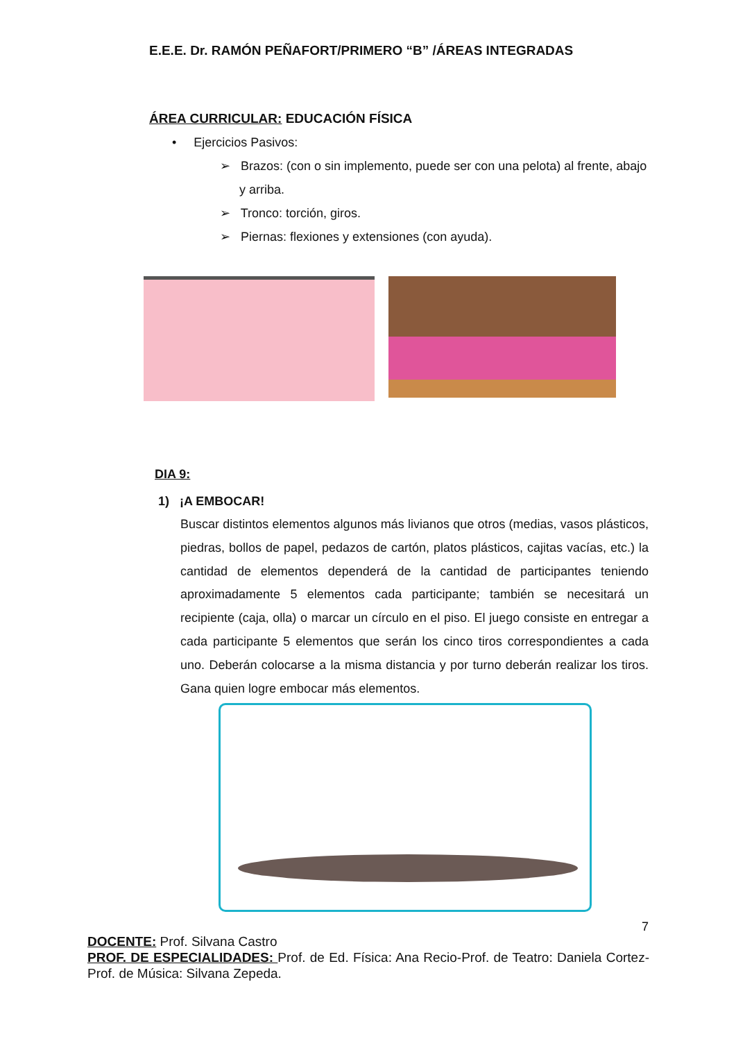E.E.E. Dr. RAMÓN PEÑAFORT/PRIMERO “B” /ÁREAS INTEGRADAS
ÁREA CURRICULAR: EDUCACIÓN FÍSICA
• Ejercicios Pasivos:
➢ Brazos: (con o sin implemento, puede ser con una pelota) al frente, abajo y arriba.
➢ Tronco: torción, giros.
➢ Piernas: flexiones y extensiones (con ayuda).
DIA 9:
1) ¡A EMBOCAR!
Buscar distintos elementos algunos más livianos que otros (medias, vasos plásticos, piedras, bollos de papel, pedazos de cartón, platos plásticos, cajitas vacías, etc.) la cantidad de elementos dependerá de la cantidad de participantes teniendo aproximadamente 5 elementos cada participante; también se necesitará un recipiente (caja, olla) o marcar un círculo en el piso. El juego consiste en entregar a cada participante 5 elementos que serán los cinco tiros correspondientes a cada uno. Deberán colocarse a la misma distancia y por turno deberán realizar los tiros. Gana quien logre embocar más elementos.
7
DOCENTE: Prof. Silvana Castro
PROF. DE ESPECIALIDADES: Prof. de Ed. Física: Ana Recio-Prof. de Teatro: Daniela Cortez- Prof. de Música: Silvana Zepeda.